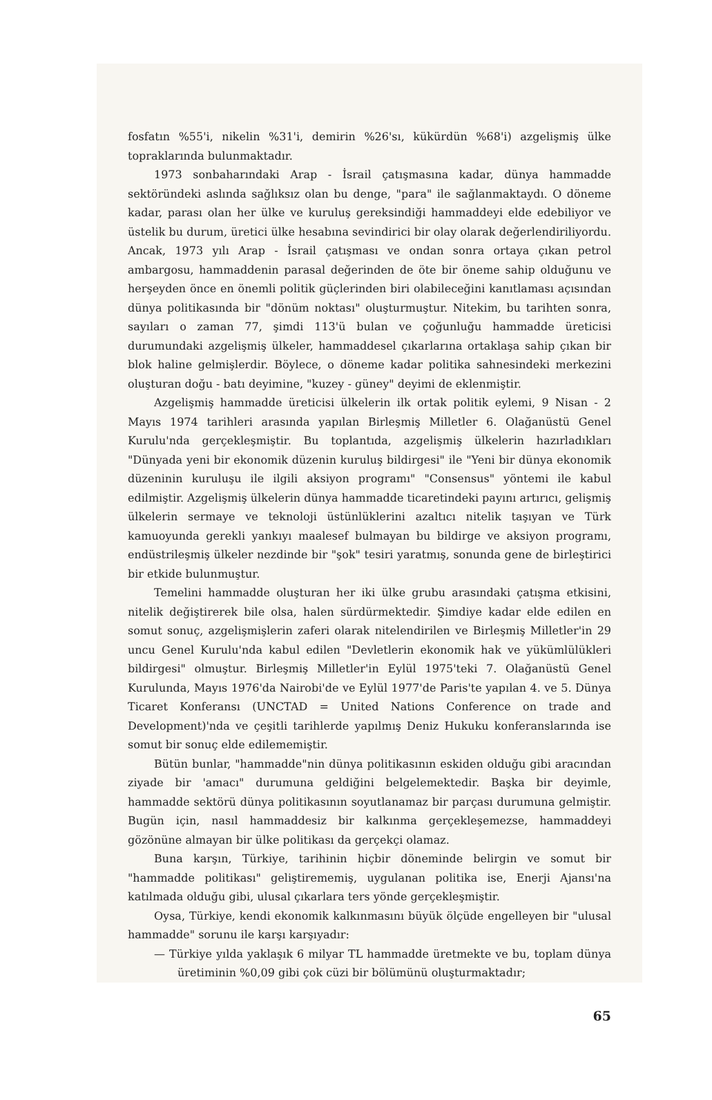fosfatın %55'i, nikelin %31'i, demirin %26'sı, kükürdün %68'i) azgelişmiş ülke topraklarında bulunmaktadır.
1973 sonbaharındaki Arap - İsrail çatışmasına kadar, dünya hammadde sektöründeki aslında sağlıksız olan bu denge, "para" ile sağlanmaktaydı. O döneme kadar, parası olan her ülke ve kuruluş gereksindiği hammaddeyi elde edebiliyor ve üstelik bu durum, üretici ülke hesabına sevindirici bir olay olarak değerlendiriliyordu. Ancak, 1973 yılı Arap - İsrail çatışması ve ondan sonra ortaya çıkan petrol ambargosu, hammaddenin parasal değerinden de öte bir öneme sahip olduğunu ve herşeyden önce en önemli politik güçlerinden biri olabileceğini kanıtlaması açısından dünya politikasında bir "dönüm noktası" oluşturmuştur. Nitekim, bu tarihten sonra, sayıları o zaman 77, şimdi 113'ü bulan ve çoğunluğu hammadde üreticisi durumundaki azgelişmiş ülkeler, hammaddesel çıkarlarına ortaklaşa sahip çıkan bir blok haline gelmişlerdir. Böylece, o döneme kadar politika sahnesindeki merkezini oluşturan doğu - batı deyimine, "kuzey - güney" deyimi de eklenmiştir.
Azgelişmiş hammadde üreticisi ülkelerin ilk ortak politik eylemi, 9 Nisan - 2 Mayıs 1974 tarihleri arasında yapılan Birleşmiş Milletler 6. Olağanüstü Genel Kurulu'nda gerçekleşmiştir. Bu toplantıda, azgelişmiş ülkelerin hazırladıkları "Dünyada yeni bir ekonomik düzenin kuruluş bildirgesi" ile "Yeni bir dünya ekonomik düzeninin kuruluşu ile ilgili aksiyon programı" "Consensus" yöntemi ile kabul edilmiştir. Azgelişmiş ülkelerin dünya hammadde ticaretindeki payını artırıcı, gelişmiş ülkelerin sermaye ve teknoloji üstünlüklerini azaltıcı nitelik taşıyan ve Türk kamuoyunda gerekli yankıyı maalesef bulmayan bu bildirge ve aksiyon programı, endüstrileşmiş ülkeler nezdinde bir "şok" tesiri yaratmış, sonunda gene de birleştirici bir etkide bulunmuştur.
Temelini hammadde oluşturan her iki ülke grubu arasındaki çatışma etkisini, nitelik değiştirerek bile olsa, halen sürdürmektedir. Şimdiye kadar elde edilen en somut sonuç, azgelişmişlerin zaferi olarak nitelendirilen ve Birleşmiş Milletler'in 29 uncu Genel Kurulu'nda kabul edilen "Devletlerin ekonomik hak ve yükümlülükleri bildirgesi" olmuştur. Birleşmiş Milletler'in Eylül 1975'teki 7. Olağanüstü Genel Kurulunda, Mayıs 1976'da Nairobi'de ve Eylül 1977'de Paris'te yapılan 4. ve 5. Dünya Ticaret Konferansı (UNCTAD = United Nations Conference on trade and Development)'nda ve çeşitli tarihlerde yapılmış Deniz Hukuku konferanslarında ise somut bir sonuç elde edilememiştir.
Bütün bunlar, "hammadde"nin dünya politikasının eskiden olduğu gibi aracından ziyade bir 'amacı" durumuna geldiğini belgelemektedir. Başka bir deyimle, hammadde sektörü dünya politikasının soyutlanamaz bir parçası durumuna gelmiştir. Bugün için, nasıl hammaddesiz bir kalkınma gerçekleşemezse, hammaddeyi gözönüne almayan bir ülke politikası da gerçekçi olamaz.
Buna karşın, Türkiye, tarihinin hiçbir döneminde belirgin ve somut bir "hammadde politikası" geliştirememiş, uygulanan politika ise, Enerji Ajansı'na katılmada olduğu gibi, ulusal çıkarlara ters yönde gerçekleşmiştir.
Oysa, Türkiye, kendi ekonomik kalkınmasını büyük ölçüde engelleyen bir "ulusal hammadde" sorunu ile karşı karşıyadır:
— Türkiye yılda yaklaşık 6 milyar TL hammadde üretmekte ve bu, toplam dünya üretiminin %0,09 gibi çok cüzi bir bölümünü oluşturmaktadır;
65